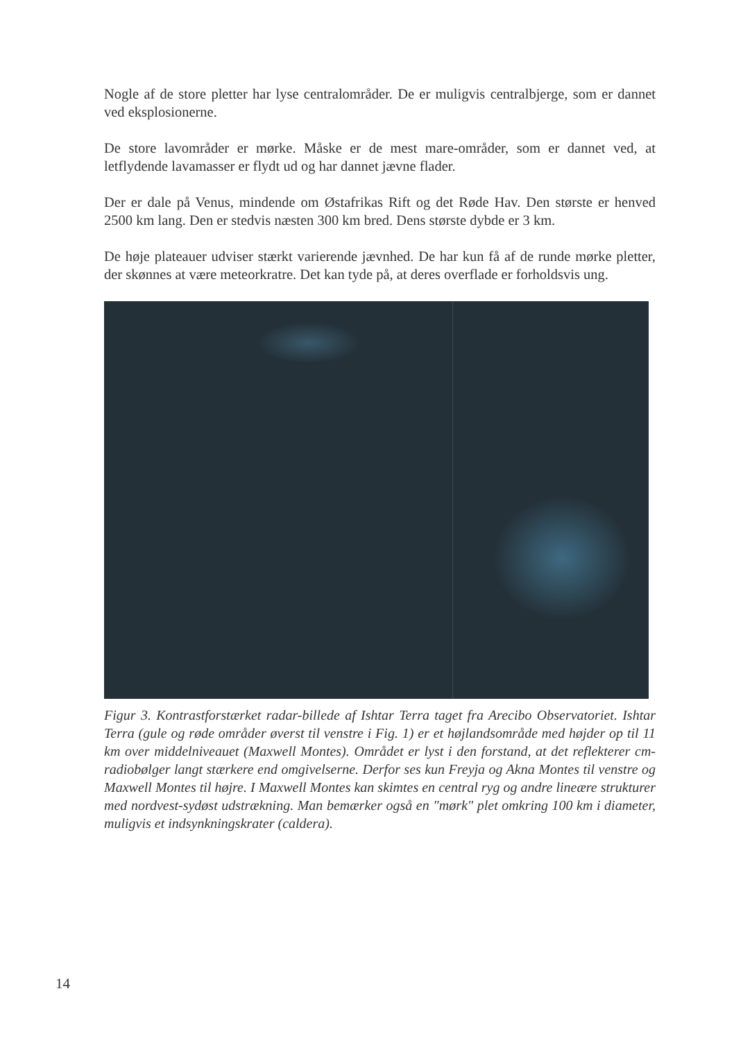Nogle af de store pletter har lyse centralområder. De er muligvis centralbjerge, som er dannet ved eksplosionerne.
De store lavområder er mørke. Måske er de mest mare-områder, som er dannet ved, at letflydende lavamasser er flydt ud og har dannet jævne flader.
Der er dale på Venus, mindende om Østafrikas Rift og det Røde Hav. Den største er henved 2500 km lang. Den er stedvis næsten 300 km bred. Dens største dybde er 3 km.
De høje plateauer udviser stærkt varierende jævnhed. De har kun få af de runde mørke pletter, der skønnes at være meteorkratre. Det kan tyde på, at deres overflade er forholdsvis ung.
Figur 3. Kontrastforstærket radar-billede af Ishtar Terra taget fra Arecibo Observatoriet. Ishtar Terra (gule og røde områder øverst til venstre i Fig. 1) er et højlandsområde med højder op til 11 km over middelniveauet (Maxwell Montes). Området er lyst i den forstand, at det reflekterer cm-radiobølger langt stærkere end omgivelserne. Derfor ses kun Freyja og Akna Montes til venstre og Maxwell Montes til højre. I Maxwell Montes kan skimtes en central ryg og andre lineære strukturer med nordvest-sydøst udstrækning. Man bemærker også en "mørk" plet omkring 100 km i diameter, muligvis et indsynkningskrater (caldera).
14